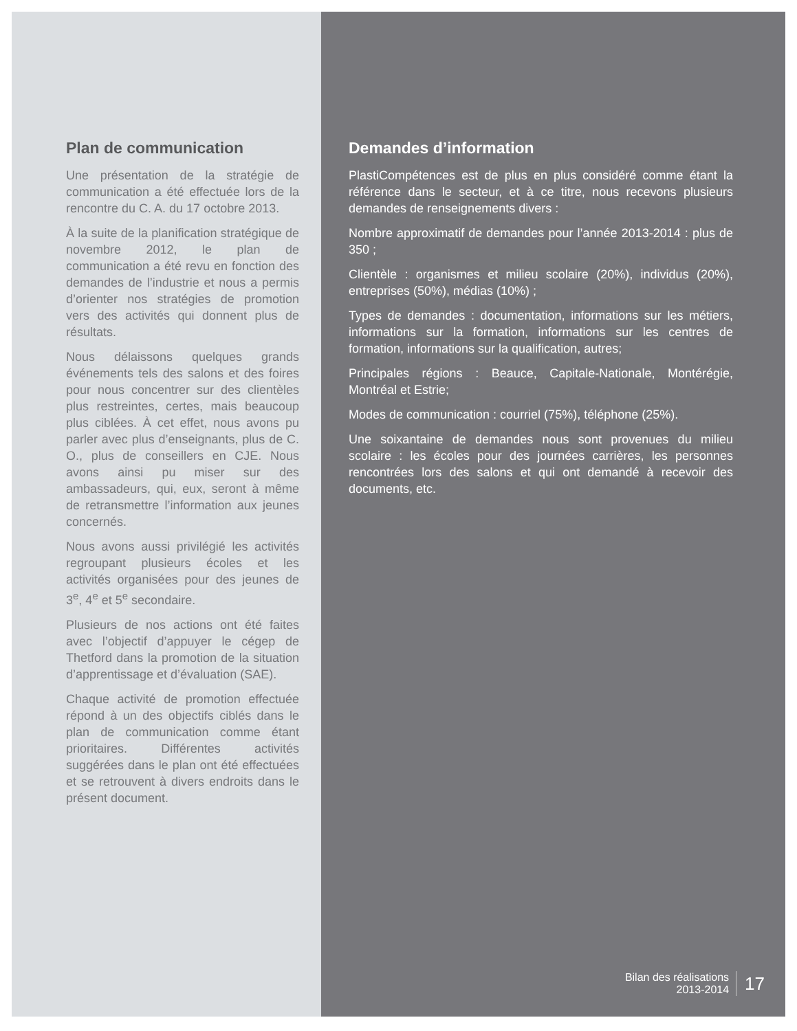Plan de communication
Une présentation de la stratégie de communication a été effectuée lors de la rencontre du C. A. du 17 octobre 2013.
À la suite de la planification stratégique de novembre 2012, le plan de communication a été revu en fonction des demandes de l’industrie et nous a permis d’orienter nos stratégies de promotion vers des activités qui donnent plus de résultats.
Nous délaissons quelques grands événements tels des salons et des foires pour nous concentrer sur des clientèles plus restreintes, certes, mais beaucoup plus ciblées. À cet effet, nous avons pu parler avec plus d’enseignants, plus de C. O., plus de conseillers en CJE. Nous avons ainsi pu miser sur des ambassadeurs, qui, eux, seront à même de retransmettre l’information aux jeunes concernés.
Nous avons aussi privilégié les activités regroupant plusieurs écoles et les activités organisées pour des jeunes de 3<sup>e</sup>, 4<sup>e</sup> et 5<sup>e</sup> secondaire.
Plusieurs de nos actions ont été faites avec l’objectif d’appuyer le cégep de Thetford dans la promotion de la situation d’apprentissage et d’évaluation (SAE).
Chaque activité de promotion effectuée répond à un des objectifs ciblés dans le plan de communication comme étant prioritaires. Différentes activités suggérées dans le plan ont été effectuées et se retrouvent à divers endroits dans le présent document.
Demandes d’information
PlastiCompétences est de plus en plus considéré comme étant la référence dans le secteur, et à ce titre, nous recevons plusieurs demandes de renseignements divers :
Nombre approximatif de demandes pour l’année 2013-2014 : plus de 350 ;
Clientèle : organismes et milieu scolaire (20%), individus (20%), entreprises (50%), médias (10%) ;
Types de demandes : documentation, informations sur les métiers, informations sur la formation, informations sur les centres de formation, informations sur la qualification, autres;
Principales régions : Beauce, Capitale-Nationale, Montérégie, Montréal et Estrie;
Modes de communication : courriel (75%), téléphone (25%).
Une soixantaine de demandes nous sont provenues du milieu scolaire : les écoles pour des journées carrières, les personnes rencontrées lors des salons et qui ont demandé à recevoir des documents, etc.
Bilan des réalisations
2013-2014
17